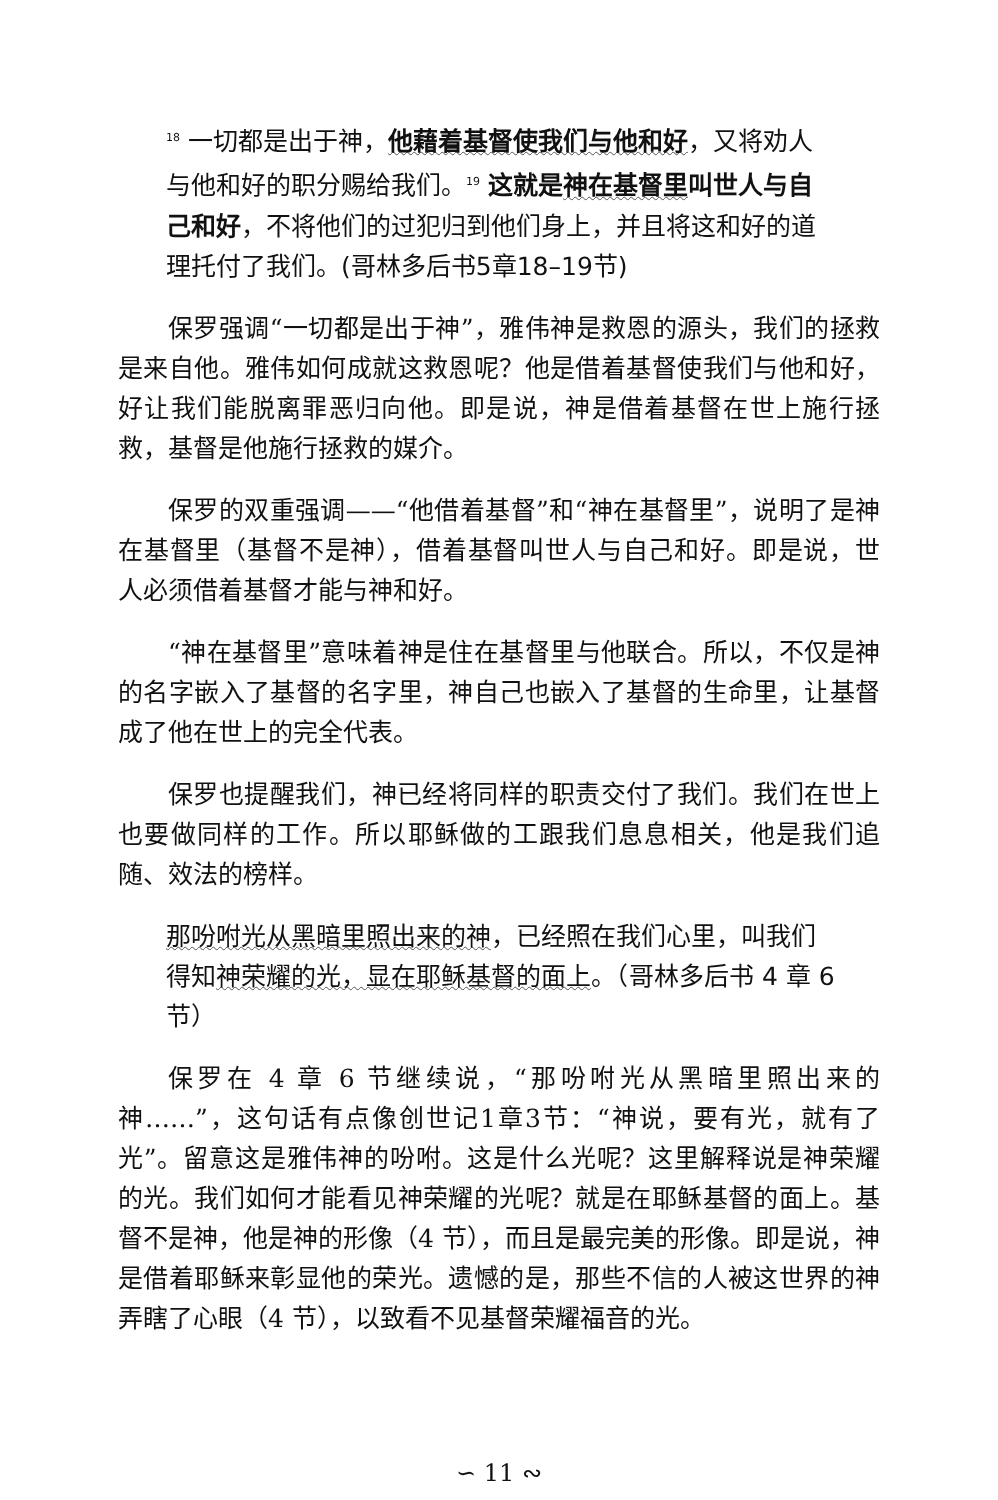<sup>18</sup> 一切都是出于神，他藉着基督使我们与他和好，又将劝人与他和好的职分赐给我们。<sup>19</sup> 这就是神在基督里叫世人与自己和好，不将他们的过犯归到他们身上，并且将这和好的道理托付了我们。(哥林多后书5章18–19节)
保罗强调“一切都是出于神”，雅伟神是救恩的源头，我们的拯救是来自他。雅伟如何成就这救恩呢？他是借着基督使我们与他和好，好让我们能脱离罪恶归向他。即是说，神是借着基督在世上施行拯救，基督是他施行拯救的媒介。
保罗的双重强调——“他借着基督”和“神在基督里”，说明了是神在基督里（基督不是神），借着基督叫世人与自己和好。即是说，世人必须借着基督才能与神和好。
“神在基督里”意味着神是住在基督里与他联合。所以，不仅是神的名字嵌入了基督的名字里，神自己也嵌入了基督的生命里，让基督成了他在世上的完全代表。
保罗也提醒我们，神已经将同样的职责交付了我们。我们在世上也要做同样的工作。所以耶稣做的工跟我们息息相关，他是我们追随、效法的榜样。
那吩咐光从黑暗里照出来的神，已经照在我们心里，叫我们得知神荣耀的光，显在耶稣基督的面上。（哥林多后书 4 章 6 节）
保罗在 4 章 6 节继续说，“那吩咐光从黑暗里照出来的神……”，这句话有点像创世记1章3节：“神说，要有光，就有了光”。留意这是雅伟神的吩咐。这是什么光呢？这里解释说是神荣耀的光。我们如何才能看见神荣耀的光呢？就是在耶稣基督的面上。基督不是神，他是神的形像（4 节），而且是最完美的形像。即是说，神是借着耶稣来彰显他的荣光。遗憾的是，那些不信的人被这世界的神弄瞎了心眼（4 节），以致看不见基督荣耀福音的光。
∽ 11 ∾